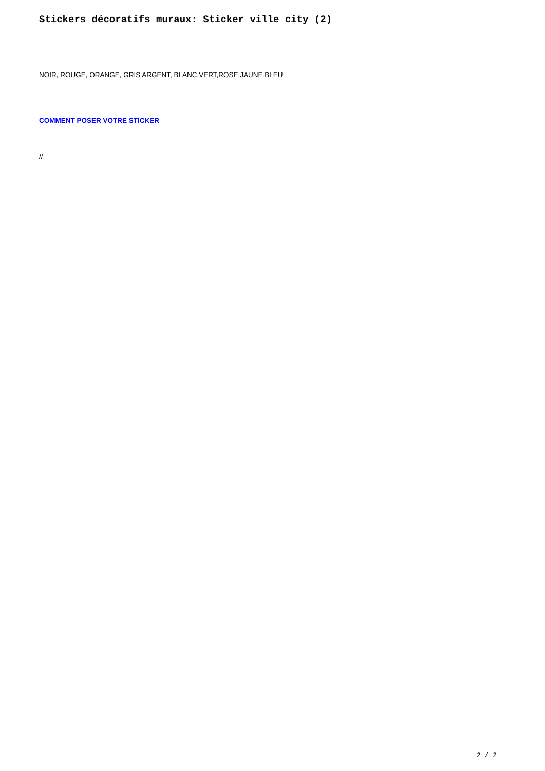Stickers décoratifs muraux: Sticker ville city (2)
NOIR, ROUGE, ORANGE, GRIS ARGENT, BLANC,VERT,ROSE,JAUNE,BLEU
COMMENT POSER VOTRE STICKER
//
2 / 2